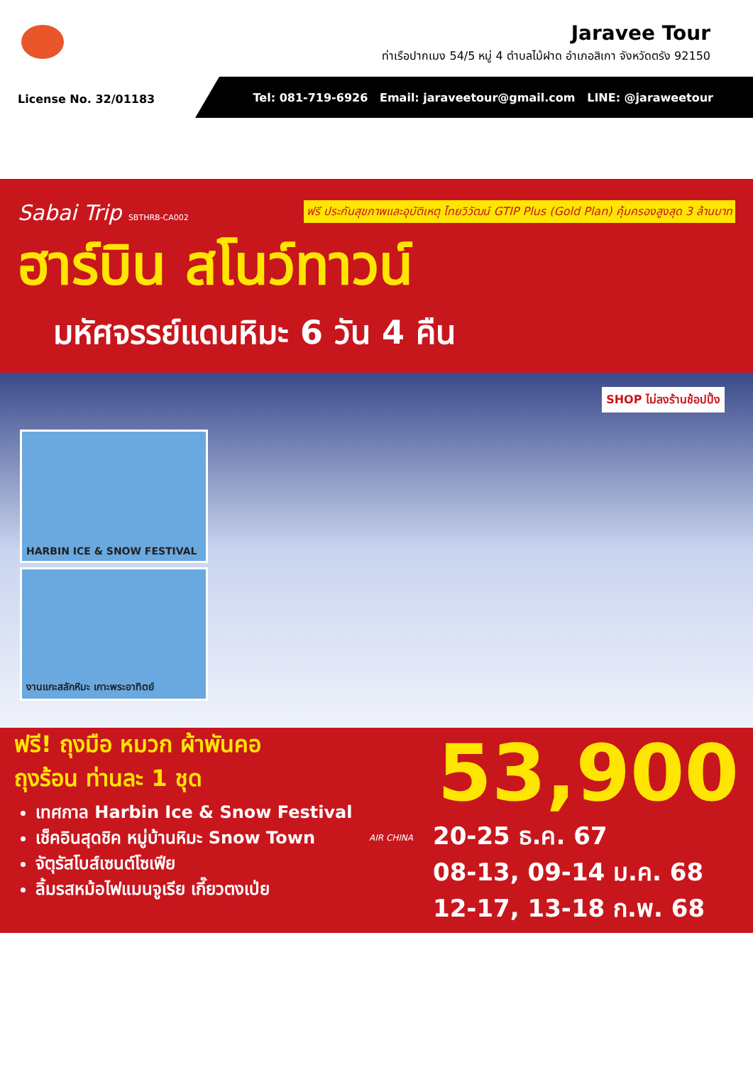Jaravee Tour
ท่าเรือปากเมง 54/5 หมู่ 4 ตำบลไม้ฝาด อำเภอสิเกา จังหวัดตรัง 92150
License No. 32/01183
Tel: 081-719-6926 Email: jaraveetour@gmail.com LINE: @jaraweetour
Sabai Trip SBTHRB-CA002 ฟรี ประกันสุขภาพและอุบัติเหตุ ไทยวิวัฒน์ GTIP Plus (Gold Plan) คุ้มครองสูงสุด 3 ล้านบาท
ฮาร์บิน สโนว์ทาวน์
มหัศจรรย์แดนหิมะ 6 วัน 4 คืน
SHOP ไม่ลงร้านช้อปปิ้ง
HARBIN ICE & SNOW FESTIVAL
งานแกะสลักหิมะ เกาะพระอาทิตย์
ฟรี! ถุงมือ หมวก ผ้าพันคอ
ถุงร้อน ท่านละ 1 ชุด
เทศกาล Harbin Ice & Snow Festival
เช็คอินสุดชิค หมู่บ้านหิมะ Snow Town
จัตุรัสโบส์เซนต์โซเฟีย
ลิ้มรสหม้อไฟแมนจูเรีย เกี๊ยวตงเป่ย
53,900
AIR CHINA
20-25 ธ.ค. 67
08-13, 09-14 ม.ค. 68
12-17, 13-18 ก.พ. 68